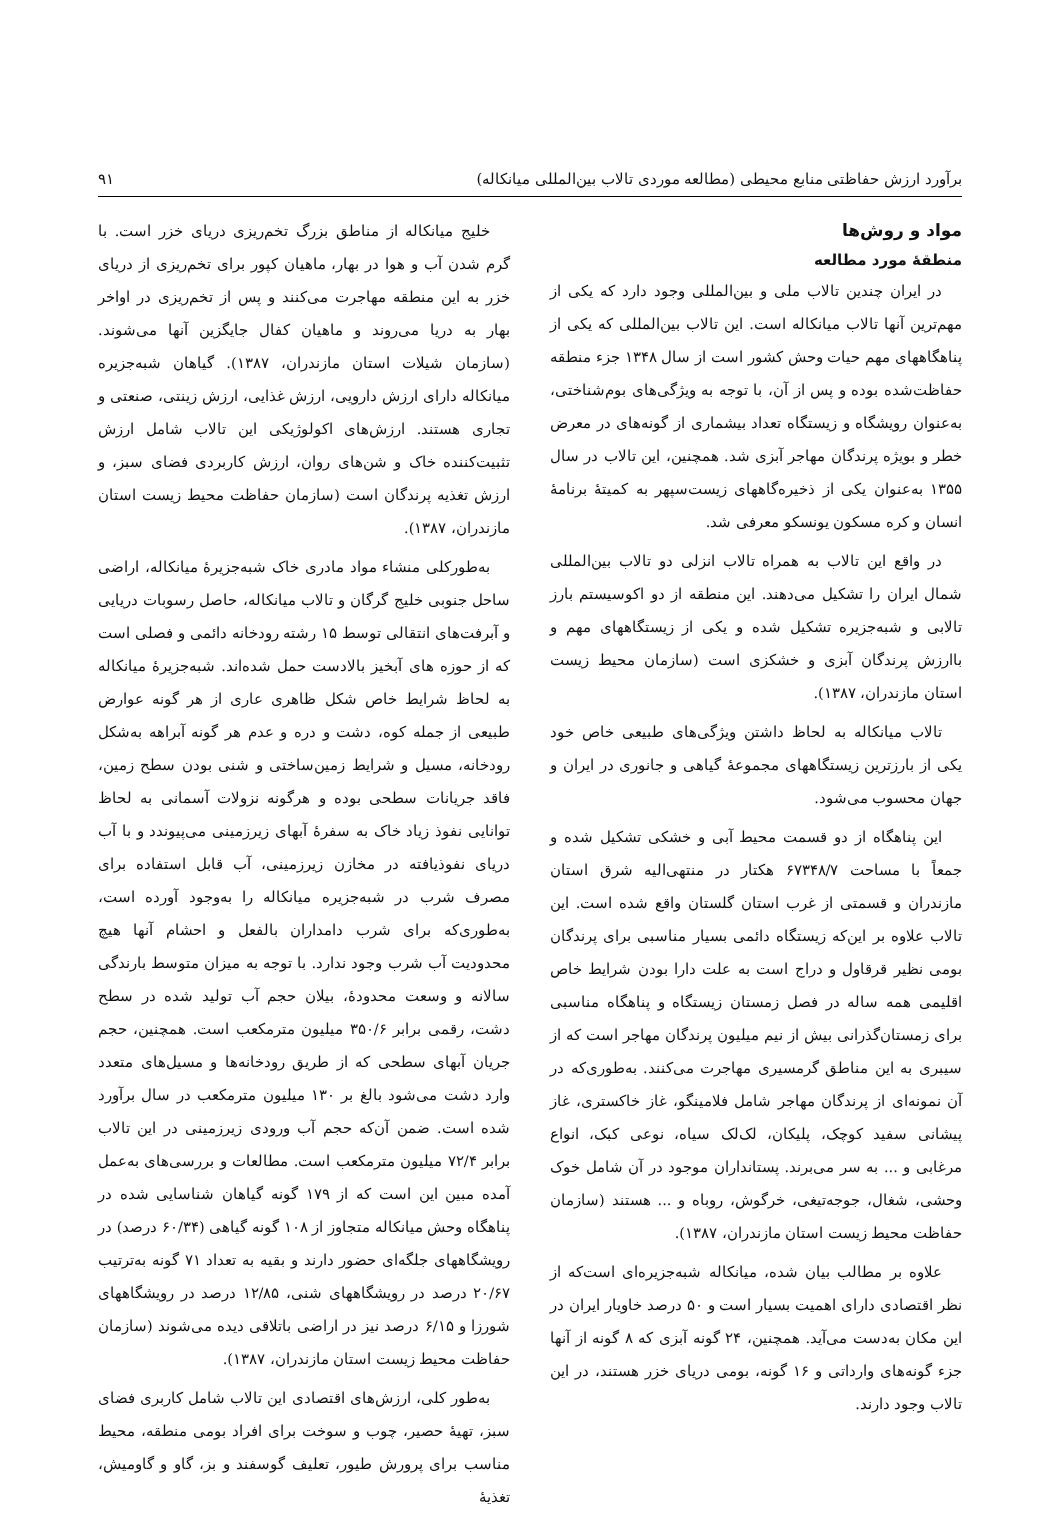برآورد ارزش حفاظتی منابع محیطی (مطالعه موردی تالاب بین‌المللی میانکاله) ۹۱
مواد و روش‌ها
منطقهٔ مورد مطالعه
در ایران چندین تالاب ملی و بین‌المللی وجود دارد که یکی از مهم‌ترین آنها تالاب میانکاله است. این تالاب بین‌المللی که یکی از پناهگاههای مهم حیات وحش کشور است از سال ۱۳۴۸ جزء منطقه حفاظت‌شده بوده و پس از آن، با توجه به ویژگی‌های بوم‌شناختی، به‌عنوان رویشگاه و زیستگاه تعداد بیشماری از گونه‌های در معرض خطر و بویژه پرندگان مهاجر آبزی شد. همچنین، این تالاب در سال ۱۳۵۵ به‌عنوان یکی از ذخیره‌گاههای زیست‌سپهر به کمیتهٔ برنامهٔ انسان و کره مسکون یونسکو معرفی شد.
در واقع این تالاب به همراه تالاب انزلی دو تالاب بین‌المللی شمال ایران را تشکیل می‌دهند. این منطقه از دو اکوسیستم بارز تالابی و شبه‌جزیره تشکیل شده و یکی از زیستگاههای مهم و باارزش پرندگان آبزی و خشکزی است (سازمان محیط زیست استان مازندران، ۱۳۸۷).
تالاب میانکاله به لحاظ داشتن ویژگی‌های طبیعی خاص خود یکی از بارزترین زیستگاههای مجموعهٔ گیاهی و جانوری در ایران و جهان محسوب می‌شود.
این پناهگاه از دو قسمت محیط آبی و خشکی تشکیل شده و جمعاً با مساحت ۶۷۳۴۸/۷ هکتار در منتهی‌الیه شرق استان مازندران و قسمتی از غرب استان گلستان واقع شده است. این تالاب علاوه بر این‌که زیستگاه دائمی بسیار مناسبی برای پرندگان بومی نظیر قرقاول و دراج است به علت دارا بودن شرایط خاص اقلیمی همه ساله در فصل زمستان زیستگاه و پناهگاه مناسبی برای زمستان‌گذرانی بیش از نیم میلیون پرندگان مهاجر است که از سیبری به این مناطق گرمسیری مهاجرت می‌کنند. به‌طوری‌که در آن نمونه‌ای از پرندگان مهاجر شامل فلامینگو، غاز خاکستری، غاز پیشانی سفید کوچک، پلیکان، لک‌لک سیاه، نوعی کبک، انواع مرغابی و ... به سر می‌برند. پستانداران موجود در آن شامل خوک وحشی، شغال، جوجه‌تیغی، خرگوش، روباه و ... هستند (سازمان حفاظت محیط زیست استان مازندران، ۱۳۸۷).
علاوه بر مطالب بیان شده، میانکاله شبه‌جزیره‌ای است‌که از نظر اقتصادی دارای اهمیت بسیار است و ۵۰ درصد خاویار ایران در این مکان به‌دست می‌آید. همچنین، ۲۴ گونه آبزی که ۸ گونه از آنها جزء گونه‌های وارداتی و ۱۶ گونه، بومی دریای خزر هستند، در این تالاب وجود دارند.
خلیج میانکاله از مناطق بزرگ تخم‌ریزی دریای خزر است. با گرم شدن آب و هوا در بهار، ماهیان کپور برای تخم‌ریزی از دریای خزر به این منطقه مهاجرت می‌کنند و پس از تخم‌ریزی در اواخر بهار به دریا می‌روند و ماهیان کفال جایگزین آنها می‌شوند. (سازمان شیلات استان مازندران، ۱۳۸۷). گیاهان شبه‌جزیره میانکاله دارای ارزش دارویی، ارزش غذایی، ارزش زینتی، صنعتی و تجاری هستند. ارزش‌های اکولوژیکی این تالاب شامل ارزش تثبیت‌کننده خاک و شن‌های روان، ارزش کاربردی فضای سبز، و ارزش تغذیه پرندگان است (سازمان حفاظت محیط زیست استان مازندران، ۱۳۸۷).
به‌طورکلی منشاء مواد مادری خاک شبه‌جزیرهٔ میانکاله، اراضی ساحل جنوبی خلیج گرگان و تالاب میانکاله، حاصل رسوبات دریایی و آبرفت‌های انتقالی توسط ۱۵ رشته رودخانه دائمی و فصلی است که از حوزه های آبخیز بالادست حمل شده‌اند. شبه‌جزیرهٔ میانکاله به لحاظ شرایط خاص شکل ظاهری عاری از هر گونه عوارض طبیعی از جمله کوه، دشت و دره و عدم هر گونه آبراهه به‌شکل رودخانه، مسیل و شرایط زمین‌ساختی و شنی بودن سطح زمین، فاقد جریانات سطحی بوده و هرگونه نزولات آسمانی به لحاظ توانایی نفوذ زیاد خاک به سفرهٔ آبهای زیرزمینی می‌پیوندد و با آب دریای نفوذیافته در مخازن زیرزمینی، آب قابل استفاده برای مصرف شرب در شبه‌جزیره میانکاله را به‌وجود آورده است، به‌طوری‌که برای شرب دامداران بالفعل و احشام آنها هیچ محدودیت آب شرب وجود ندارد. با توجه به میزان متوسط بارندگی سالانه و وسعت محدودهٔ، بیلان حجم آب تولید شده در سطح دشت، رقمی برابر ۳۵۰/۶ میلیون مترمکعب است. همچنین، حجم جریان آبهای سطحی که از طریق رودخانه‌ها و مسیل‌های متعدد وارد دشت می‌شود بالغ بر ۱۳۰ میلیون مترمکعب در سال برآورد شده است. ضمن آن‌که حجم آب ورودی زیرزمینی در این تالاب برابر ۷۲/۴ میلیون مترمکعب است. مطالعات و بررسی‌های به‌عمل آمده مبین این است که از ۱۷۹ گونه گیاهان شناسایی شده در پناهگاه وحش میانکاله متجاوز از ۱۰۸ گونه گیاهی (۶۰/۳۴ درصد) در رویشگاههای جلگه‌ای حضور دارند و بقیه به تعداد ۷۱ گونه به‌ترتیب ۲۰/۶۷ درصد در رویشگاههای شنی، ۱۲/۸۵ درصد در رویشگاههای شورزا و ۶/۱۵ درصد نیز در اراضی باتلاقی دیده می‌شوند (سازمان حفاظت محیط زیست استان مازندران، ۱۳۸۷).
به‌طور کلی، ارزش‌های اقتصادی این تالاب شامل کاربری فضای سبز، تهیهٔ حصیر، چوب و سوخت برای افراد بومی منطقه، محیط مناسب برای پرورش طیور، تعلیف گوسفند و بز، گاو و گاومیش، تغذیهٔ